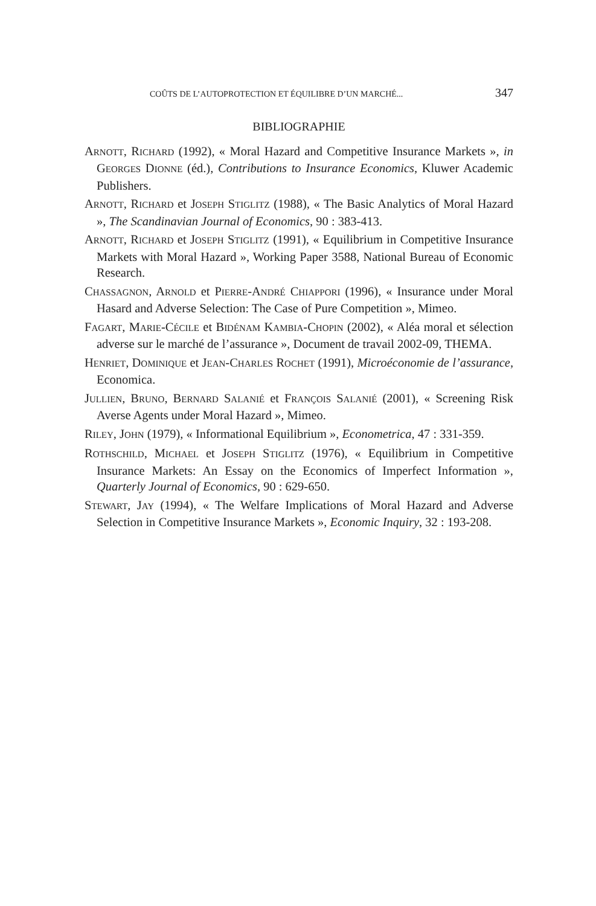COÛTS DE L’AUTOPROTECTION ET ÉQUILIBRE D’UN MARCHÉ... 347
BIBLIOGRAPHIE
ARNOTT, RICHARD (1992), « Moral Hazard and Competitive Insurance Markets », in GEORGES DIONNE (éd.), Contributions to Insurance Economics, Kluwer Academic Publishers.
ARNOTT, RICHARD et JOSEPH STIGLITZ (1988), « The Basic Analytics of Moral Hazard », The Scandinavian Journal of Economics, 90 : 383-413.
ARNOTT, RICHARD et JOSEPH STIGLITZ (1991), « Equilibrium in Competitive Insurance Markets with Moral Hazard », Working Paper 3588, National Bureau of Economic Research.
CHASSAGNON, ARNOLD et PIERRE-ANDRÉ CHIAPPORI (1996), « Insurance under Moral Hasard and Adverse Selection: The Case of Pure Competition », Mimeo.
FAGART, MARIE-CÉCILE et BIDÉNAM KAMBIA-CHOPIN (2002), « Aléa moral et sélection adverse sur le marché de l’assurance », Document de travail 2002-09, THEMA.
HENRIET, DOMINIQUE et JEAN-CHARLES ROCHET (1991), Microéconomie de l’assurance, Economica.
JULLIEN, BRUNO, BERNARD SALANIÉ et FRANÇOIS SALANIÉ (2001), « Screening Risk Averse Agents under Moral Hazard », Mimeo.
RILEY, JOHN (1979), « Informational Equilibrium », Econometrica, 47 : 331-359.
ROTHSCHILD, MICHAEL et JOSEPH STIGLITZ (1976), « Equilibrium in Competitive Insurance Markets: An Essay on the Economics of Imperfect Information », Quarterly Journal of Economics, 90 : 629-650.
STEWART, JAY (1994), « The Welfare Implications of Moral Hazard and Adverse Selection in Competitive Insurance Markets », Economic Inquiry, 32 : 193-208.